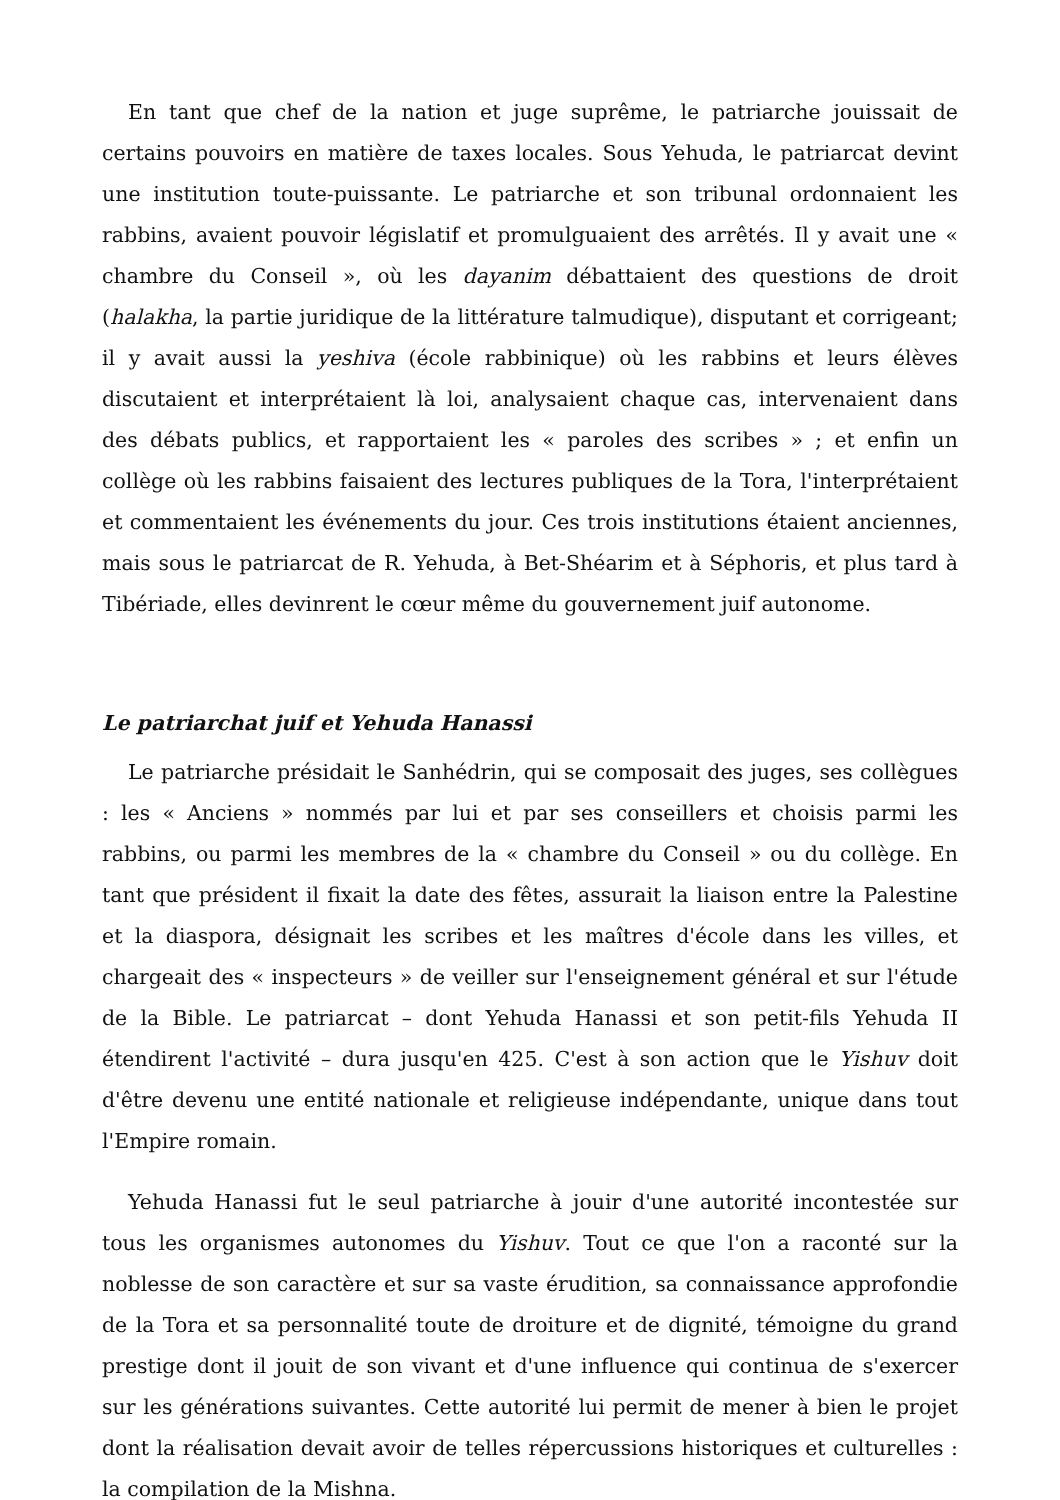En tant que chef de la nation et juge suprême, le patriarche jouissait de certains pouvoirs en matière de taxes locales. Sous Yehuda, le patriarcat devint une institution toute-puissante. Le patriarche et son tribunal ordonnaient les rabbins, avaient pouvoir législatif et promulguaient des arrêtés. Il y avait une « chambre du Conseil », où les dayanim débattaient des questions de droit (halakha, la partie juridique de la littérature talmudique), disputant et corrigeant; il y avait aussi la yeshiva (école rabbinique) où les rabbins et leurs élèves discutaient et interprétaient là loi, analysaient chaque cas, intervenaient dans des débats publics, et rapportaient les « paroles des scribes » ; et enfin un collège où les rabbins faisaient des lectures publiques de la Tora, l'interprétaient et commentaient les événements du jour. Ces trois institutions étaient anciennes, mais sous le patriarcat de R. Yehuda, à Bet-Shéarim et à Séphoris, et plus tard à Tibériade, elles devinrent le cœur même du gouvernement juif autonome.
Le patriarchat juif et Yehuda Hanassi
Le patriarche présidait le Sanhédrin, qui se composait des juges, ses collègues : les « Anciens » nommés par lui et par ses conseillers et choisis parmi les rabbins, ou parmi les membres de la « chambre du Conseil » ou du collège. En tant que président il fixait la date des fêtes, assurait la liaison entre la Palestine et la diaspora, désignait les scribes et les maîtres d'école dans les villes, et chargeait des « inspecteurs » de veiller sur l'enseignement général et sur l'étude de la Bible. Le patriarcat – dont Yehuda Hanassi et son petit-fils Yehuda II étendirent l'activité – dura jusqu'en 425. C'est à son action que le Yishuv doit d'être devenu une entité nationale et religieuse indépendante, unique dans tout l'Empire romain.
Yehuda Hanassi fut le seul patriarche à jouir d'une autorité incontestée sur tous les organismes autonomes du Yishuv. Tout ce que l'on a raconté sur la noblesse de son caractère et sur sa vaste érudition, sa connaissance approfondie de la Tora et sa personnalité toute de droiture et de dignité, témoigne du grand prestige dont il jouit de son vivant et d'une influence qui continua de s'exercer sur les générations suivantes. Cette autorité lui permit de mener à bien le projet dont la réalisation devait avoir de telles répercussions historiques et culturelles : la compilation de la Mishna.